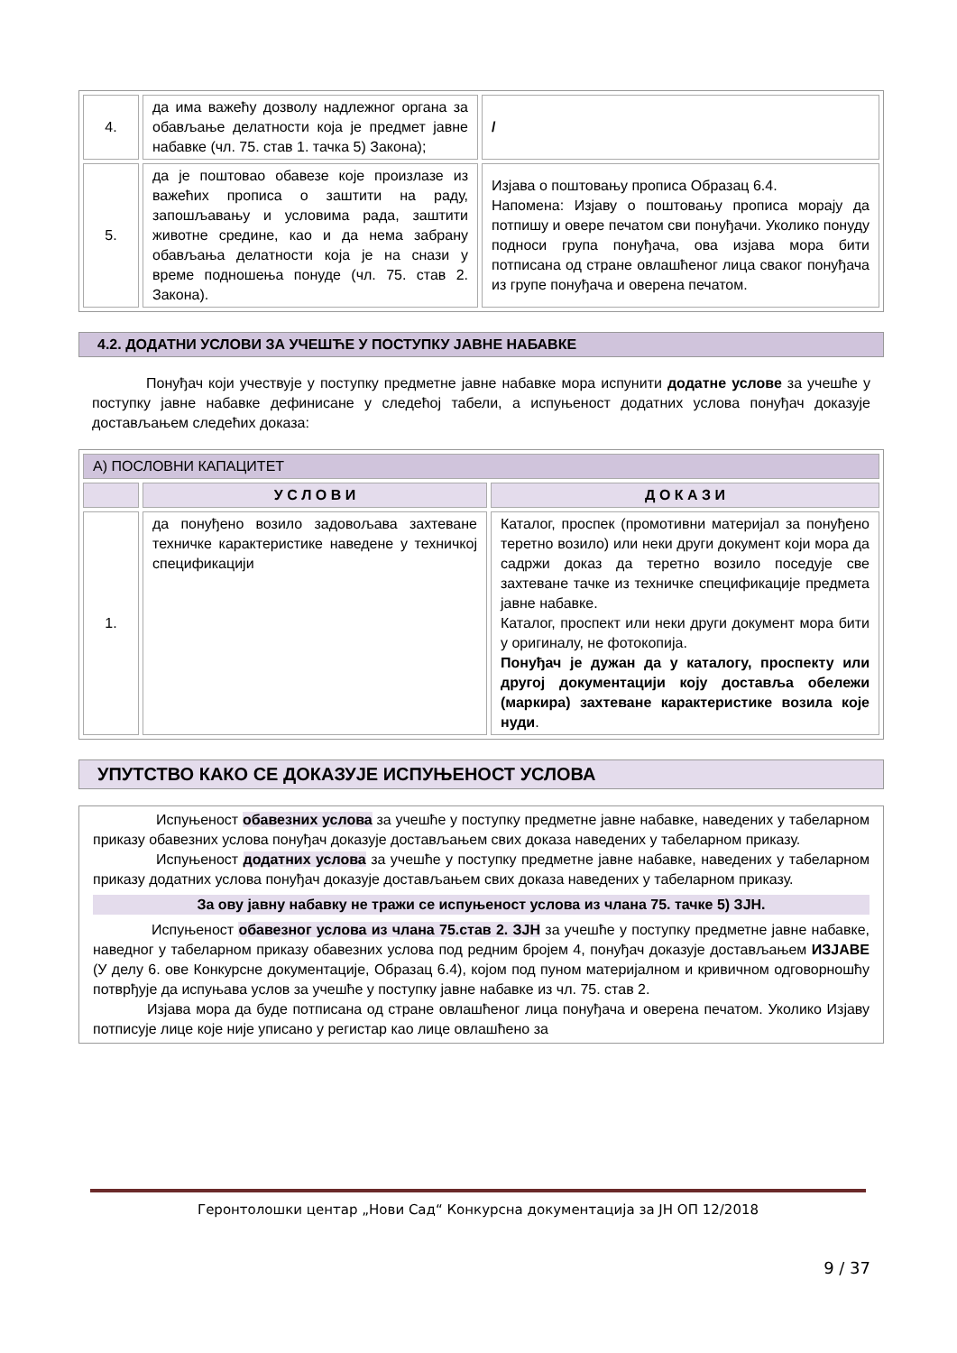| 4. | да има важећу дозволу надлежног органа за обављање делатности која је предмет јавне набавке (чл. 75. став 1. тачка 5) Закона); | / |
| 5. | да је поштовао обавезе које произлазе из важећих прописа о заштити на раду, запошљавању и условима рада, заштити животне средине, као и да нема забрану обављања делатности која је на снази у време подношења понуде (чл. 75. став 2. Закона). | Изјава о поштовању прописа Образац 6.4. Напомена: Изјаву о поштовању прописа морају да потпишу и овере печатом сви понуђачи. Уколико понуду подноси група понуђача, ова изјава мора бити потписана од стране овлашћеног лица сваког понуђача из групе понуђача и оверена печатом. |
4.2. ДОДАТНИ УСЛОВИ ЗА УЧЕШЋЕ У ПОСТУПКУ ЈАВНЕ НАБАВКЕ
Понуђач који учествује у поступку предметне јавне набавке мора испунити додатне услове за учешће у поступку јавне набавке дефинисане у следећој табели, а испуњеност додатних услова понуђач доказује достављањем следећих доказа:
| А) ПОСЛОВНИ КАПАЦИТЕТ | | |
| | У С Л О В И | Д О К А З И |
| 1. | да понуђено возило задовољава захтеване техничке карактеристике наведене у техничкој спецификацији | Каталог, проспек (промотивни материјал за понуђено теретно возило) или неки други документ који мора да садржи доказ да теретно возило поседује све захтеване тачке из техничке спецификације предмета јавне набавке. Каталог, проспект или неки други документ мора бити у оригиналу, не фотокопија. Понуђач је дужан да у каталогу, проспекту или другој документацији коју доставља обележи (маркира) захтеване карактеристике возила које нуди . |
УПУТСТВО КАКО СЕ ДОКАЗУЈЕ ИСПУЊЕНОСТ УСЛОВА
Испуњеност обавезних услова за учешће у поступку предметне јавне набавке, наведених у табеларном приказу обавезних услова понуђач доказује достављањем свих доказа наведених у табеларном приказу.
Испуњеност додатних услова за учешће у поступку предметне јавне набавке, наведених у табеларном приказу додатних услова понуђач доказује достављањем свих доказа наведених у табеларном приказу.
За ову јавну набавку не тражи се испуњеност услова из члана 75. тачке 5) ЗЈН.
Испуњеност обавезног услова из члана 75.став 2. ЗЈН за учешће у поступку предметне јавне набавке, наведног у табеларном приказу обавезних услова под редним бројем 4, понуђач доказује достављањем ИЗЈАВЕ (У делу 6. ове Конкурсне документације, Образац 6.4), којом под пуном материјалном и кривичном одговорношћу потврђује да испуњава услов за учешће у поступку јавне набавке из чл. 75. став 2.
Изјава мора да буде потписана од стране овлашћеног лица понуђача и оверена печатом. Уколико Изјаву потписује лице које није уписано у регистар као лице овлашћено за
Геронтолошки центар „Нови Сад“ Конкурсна документација за ЈН ОП 12/2018
9 / 37